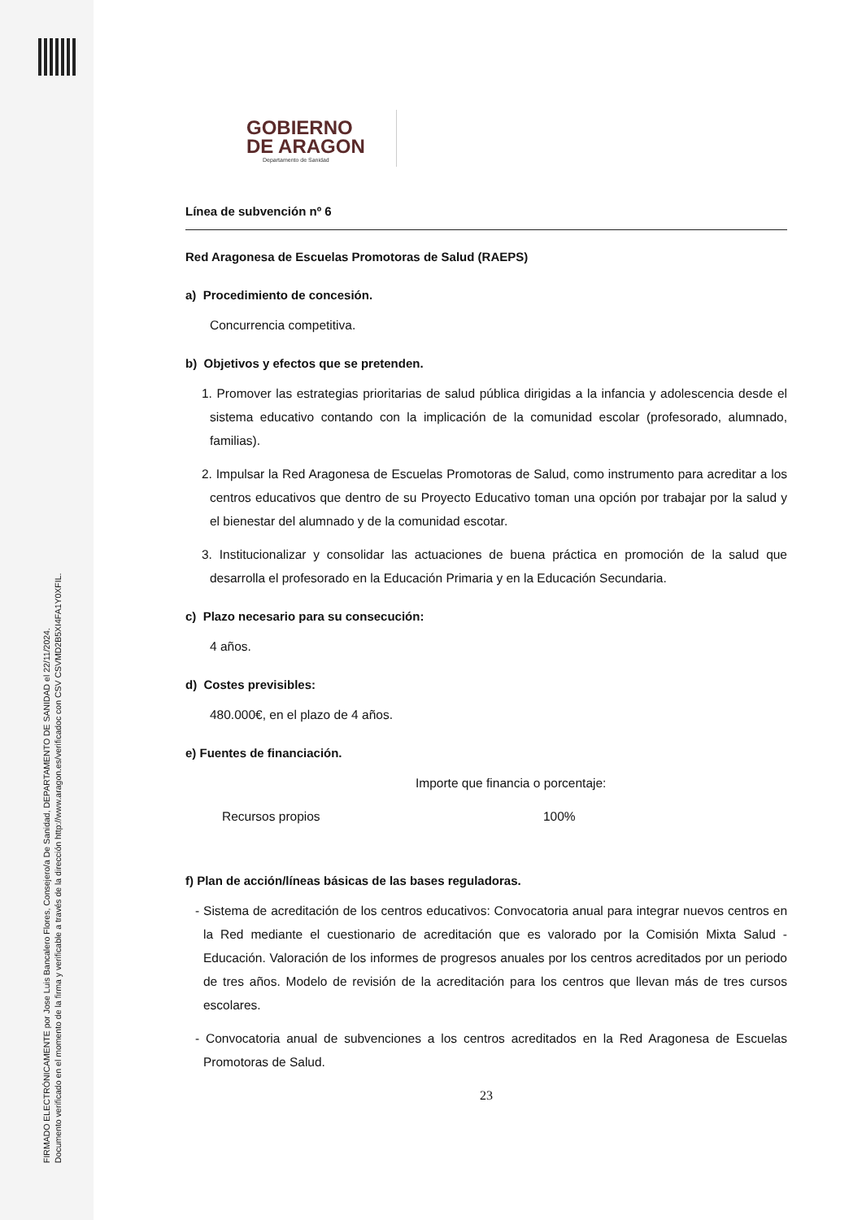FIRMADO ELECTRÓNICAMENTE por Jose Luis Bancalero Flores, Consejero/a De Sanidad, DEPARTAMENTO DE SANIDAD el 22/11/2024.
Documento verificado en el momento de la firma y verificable a través de la dirección http://www.aragon.es/verificadoc con CSV CSVMD2B5XI4FA1Y0XFIL.
GOBIERNO
DE ARAGON
Departamento de Sanidad
Línea de subvención nº 6
Red Aragonesa de Escuelas Promotoras de Salud (RAEPS)
a) Procedimiento de concesión.
Concurrencia competitiva.
b) Objetivos y efectos que se pretenden.
1. Promover las estrategias prioritarias de salud pública dirigidas a la infancia y adolescencia desde el sistema educativo contando con la implicación de la comunidad escolar (profesorado, alumnado, familias).
2. Impulsar la Red Aragonesa de Escuelas Promotoras de Salud, como instrumento para acreditar a los centros educativos que dentro de su Proyecto Educativo toman una opción por trabajar por la salud y el bienestar del alumnado y de la comunidad escotar.
3. Institucionalizar y consolidar las actuaciones de buena práctica en promoción de la salud que desarrolla el profesorado en la Educación Primaria y en la Educación Secundaria.
c) Plazo necesario para su consecución:
4 años.
d) Costes previsibles:
480.000€, en el plazo de 4 años.
e) Fuentes de financiación.
Importe que financia o porcentaje:
Recursos propios 100%
f) Plan de acción/líneas básicas de las bases reguladoras.
- Sistema de acreditación de los centros educativos: Convocatoria anual para integrar nuevos centros en la Red mediante el cuestionario de acreditación que es valorado por la Comisión Mixta Salud - Educación. Valoración de los informes de progresos anuales por los centros acreditados por un periodo de tres años. Modelo de revisión de la acreditación para los centros que llevan más de tres cursos escolares.
- Convocatoria anual de subvenciones a los centros acreditados en la Red Aragonesa de Escuelas Promotoras de Salud.
23